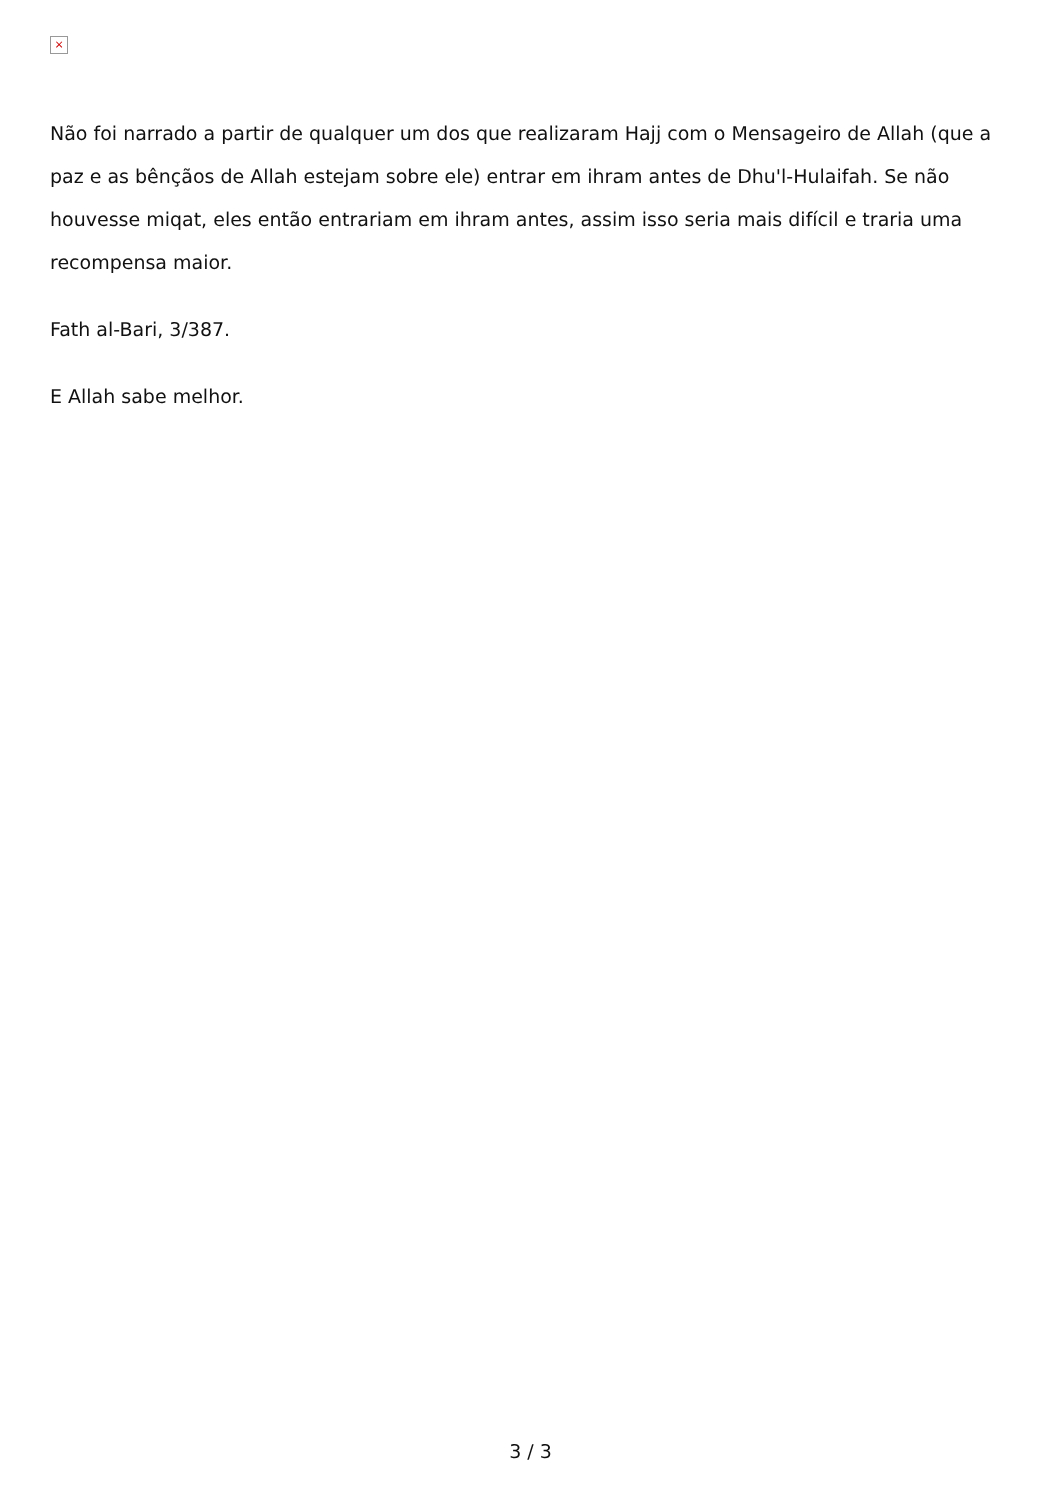×
Não foi narrado a partir de qualquer um dos que realizaram Hajj com o Mensageiro de Allah (que a paz e as bênçãos de Allah estejam sobre ele) entrar em ihram antes de Dhu'l-Hulaifah. Se não houvesse miqat, eles então entrariam em ihram antes, assim isso seria mais difícil e traria uma recompensa maior.
Fath al-Bari, 3/387.
E Allah sabe melhor.
3 / 3